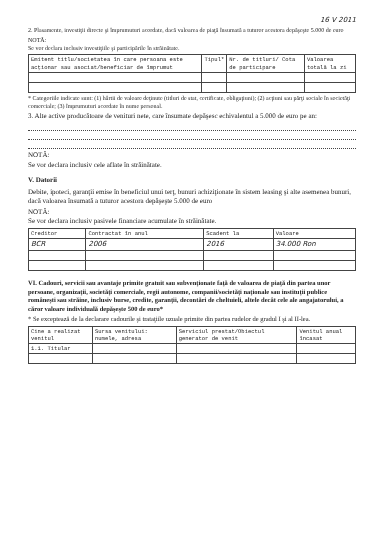16 V 2011
2. Plasamente, investiţii directe şi împrumuturi acordate, dacă valoarea de piaţă însumată a tuturor acestora depăşeşte 5.000 de euro
NOTĂ:
Se vor declara inclusiv investiţiile şi participările în străinătate.
| Emitent titlu/societatea în care persoana este acţionar sau asociat/beneficiar de împrumut | Tipul* | Nr. de titluri/ Cota de participare | Valoarea totală la zi |
| --- | --- | --- | --- |
* Categoriile indicate sunt: (1) hârtii de valoare deţinute (titluri de stat, certificate, obligaţiuni); (2) acţiuni sau părţi sociale în societăţi comerciale; (3) împrumuturi acordate în nume personal.
3. Alte active producătoare de venituri nete, care însumate depăşesc echivalentul a 5.000 de euro pe an:
NOTĂ:
Se vor declara inclusiv cele aflate în străinătate.
V. Datorii
Debite, ipoteci, garanţii emise în beneficiul unui terţ, bunuri achiziţionate în sistem leasing şi alte asemenea bunuri, dacă valoarea însumată a tuturor acestora depăşeşte 5.000 de euro
NOTĂ:
Se vor declara inclusiv pasivele financiare acumulate în străinătate.
| Creditor | Contractat în anul | Scadent la | Valoare |
| --- | --- | --- | --- |
| BCR | 2006 | 2016 | 34.000 Ron |
VI. Cadouri, servicii sau avantaje primite gratuit sau subvenţionate faţă de valoarea de piaţă din partea unor persoane, organizaţii, societăţi comerciale, regii autonome, companii/societăţi naţionale sau instituţii publice româneşti sau străine, inclusiv burse, credite, garanţii, decontări de cheltuieli, altele decât cele ale angajatorului, a căror valoare individuală depăşeşte 500 de euro*
* Se exceptează de la declarare cadourile şi trataţiile uzuale primite din partea rudelor de gradul I şi al II-lea.
| Cine a realizat venitul | Sursa venitului: numele, adresa | Serviciul prestat/Obiectul generator de venit | Venitul anual încasat |
| --- | --- | --- | --- |
| 1.1. Titular | | | |